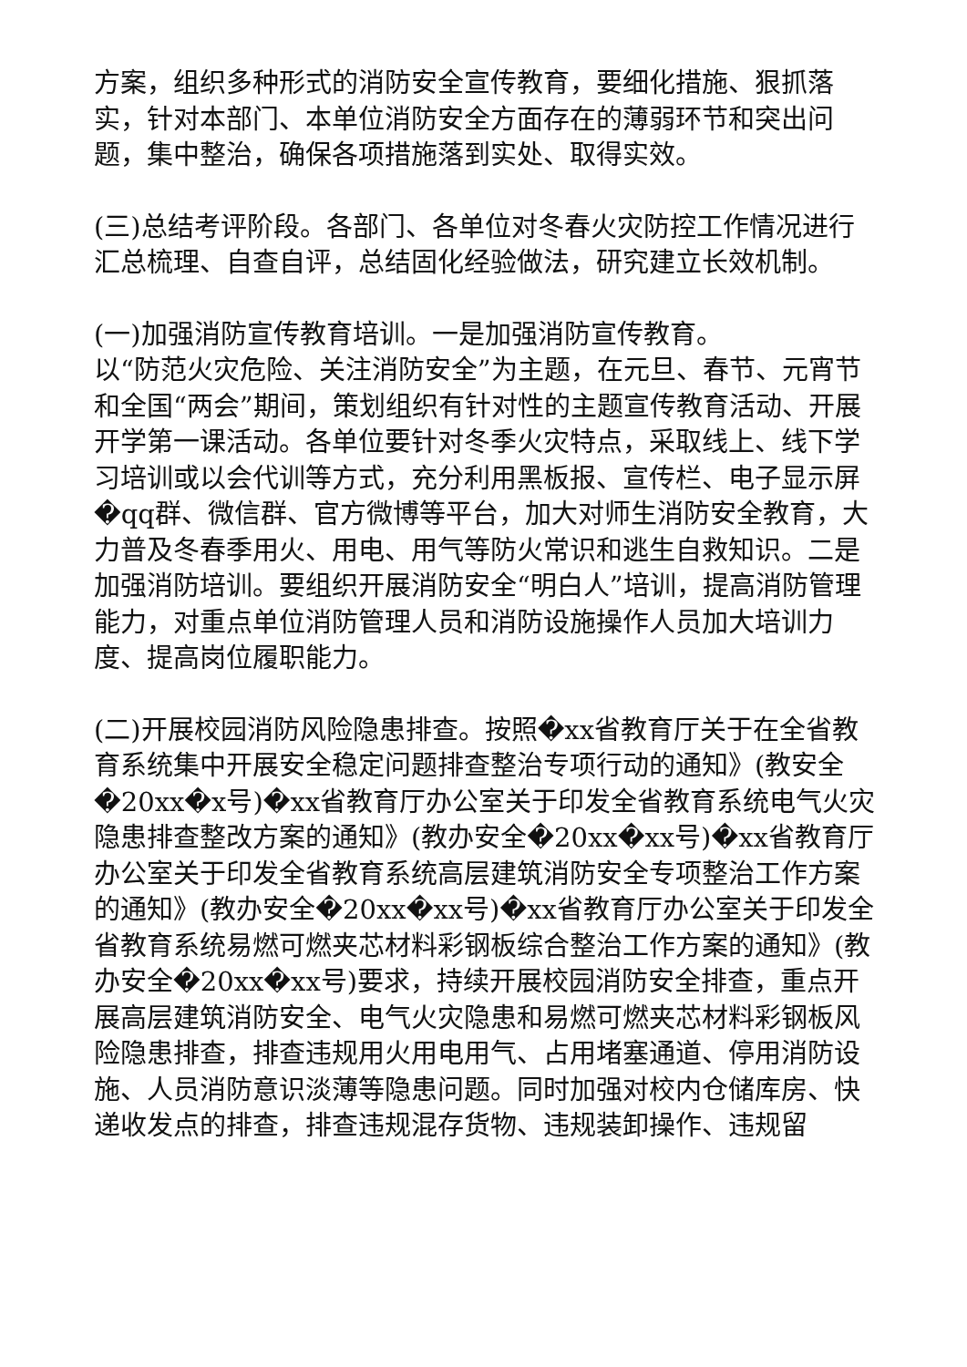方案，组织多种形式的消防安全宣传教育，要细化措施、狠抓落实，针对本部门、本单位消防安全方面存在的薄弱环节和突出问题，集中整治，确保各项措施落到实处、取得实效。
(三)总结考评阶段。各部门、各单位对冬春火灾防控工作情况进行汇总梳理、自查自评，总结固化经验做法，研究建立长效机制。
(一)加强消防宣传教育培训。一是加强消防宣传教育。
以“防范火灾危险、关注消防安全”为主题，在元旦、春节、元宵节和全国“两会”期间，策划组织有针对性的主题宣传教育活动、开展开学第一课活动。各单位要针对冬季火灾特点，采取线上、线下学习培训或以会代训等方式，充分利用黑板报、宣传栏、电子显示屏�qq群、微信群、官方微博等平台，加大对师生消防安全教育，大力普及冬春季用火、用电、用气等防火常识和逃生自救知识。二是加强消防培训。要组织开展消防安全“明白人”培训，提高消防管理能力，对重点单位消防管理人员和消防设施操作人员加大培训力度、提高岗位履职能力。
(二)开展校园消防风险隐患排查。按照�xx省教育厅关于在全省教育系统集中开展安全稳定问题排查整治专项行动的通知》(教安全�20xx�x号)�xx省教育厅办公室关于印发全省教育系统电气火灾隐患排查整改方案的通知》(教办安全�20xx�xx号)�xx省教育厅办公室关于印发全省教育系统高层建筑消防安全专项整治工作方案的通知》(教办安全�20xx�xx号)�xx省教育厅办公室关于印发全省教育系统易燃可燃夹芯材料彩钢板综合整治工作方案的通知》(教办安全�20xx�xx号)要求，持续开展校园消防安全排查，重点开展高层建筑消防安全、电气火灾隐患和易燃可燃夹芯材料彩钢板风险隐患排查，排查违规用火用电用气、占用堵塞通道、停用消防设施、人员消防意识淡薄等隐患问题。同时加强对校内仓储库房、快递收发点的排查，排查违规混存货物、违规装卸操作、违规留